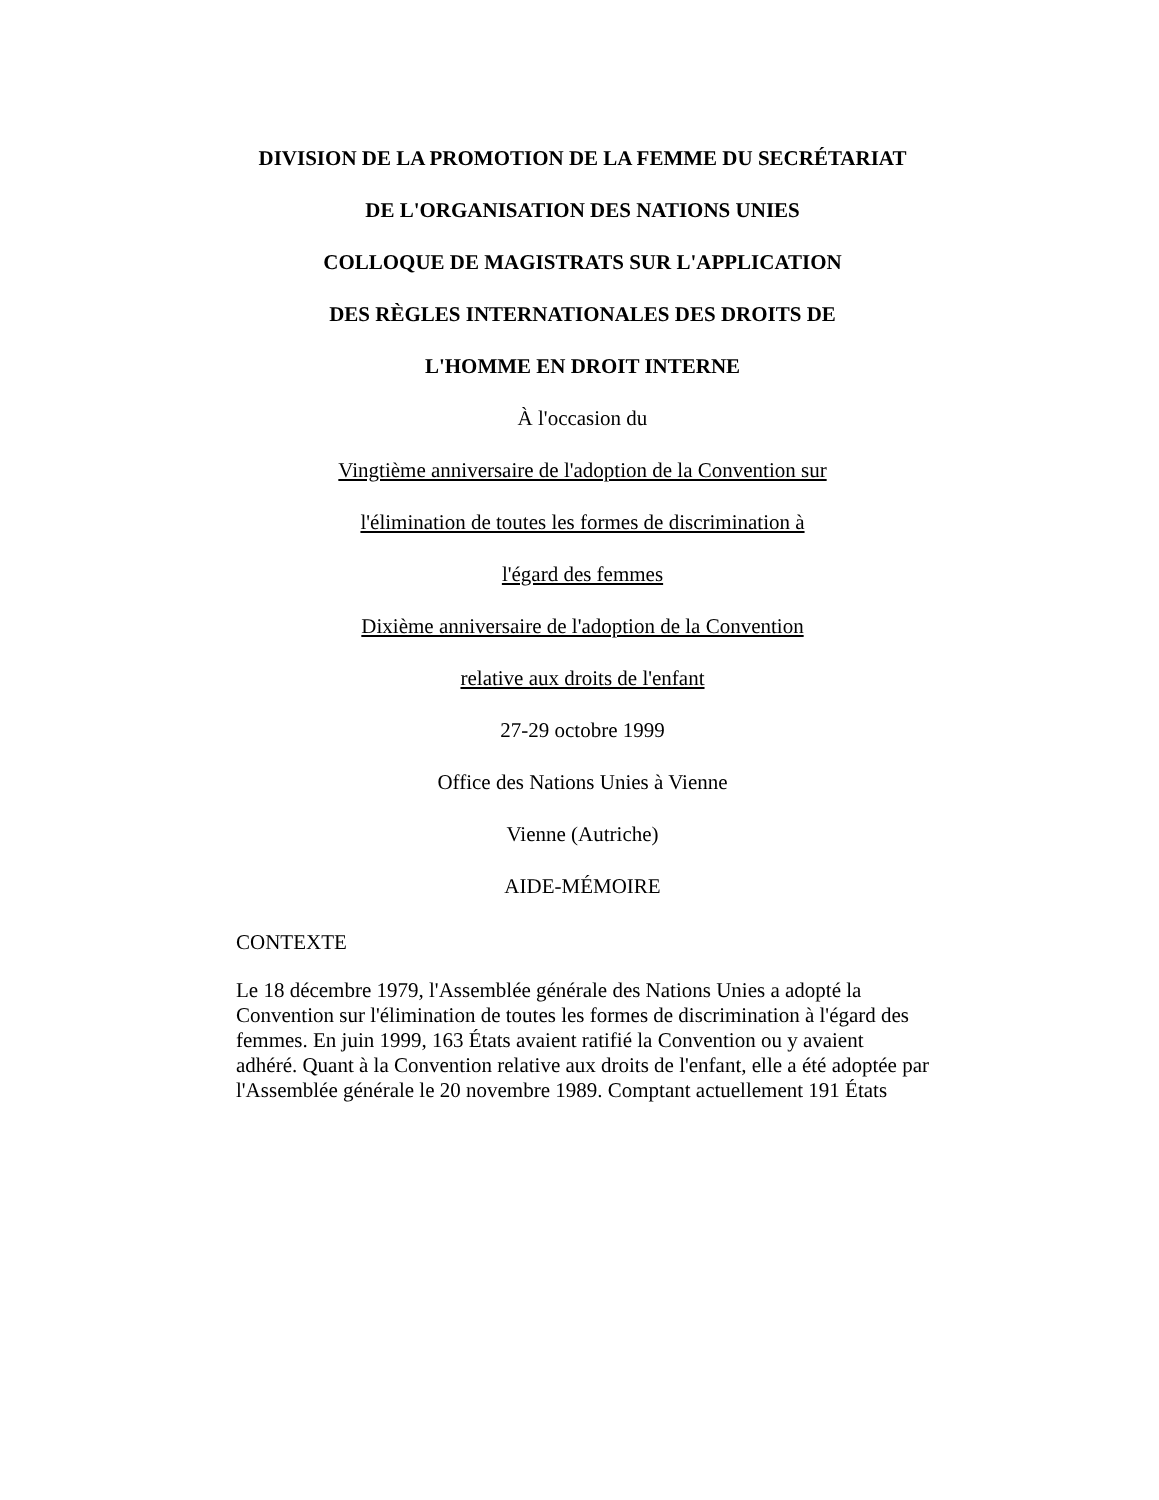DIVISION DE LA PROMOTION DE LA FEMME DU SECRÉTARIAT
DE L'ORGANISATION DES NATIONS UNIES
COLLOQUE DE MAGISTRATS SUR L'APPLICATION
DES RÈGLES INTERNATIONALES DES DROITS DE
L'HOMME EN DROIT INTERNE
À l'occasion du
Vingtième anniversaire de l'adoption de la Convention sur
l'élimination de toutes les formes de discrimination à
l'égard des femmes
Dixième anniversaire de l'adoption de la Convention
relative aux droits de l'enfant
27-29 octobre 1999
Office des Nations Unies à Vienne
Vienne (Autriche)
AIDE-MÉMOIRE
CONTEXTE
Le 18 décembre 1979, l'Assemblée générale des Nations Unies a adopté la Convention sur l'élimination de toutes les formes de discrimination à l'égard des femmes. En juin 1999, 163 États avaient ratifié la Convention ou y avaient adhéré. Quant à la Convention relative aux droits de l'enfant, elle a été adoptée par l'Assemblée générale le 20 novembre 1989. Comptant actuellement 191 États